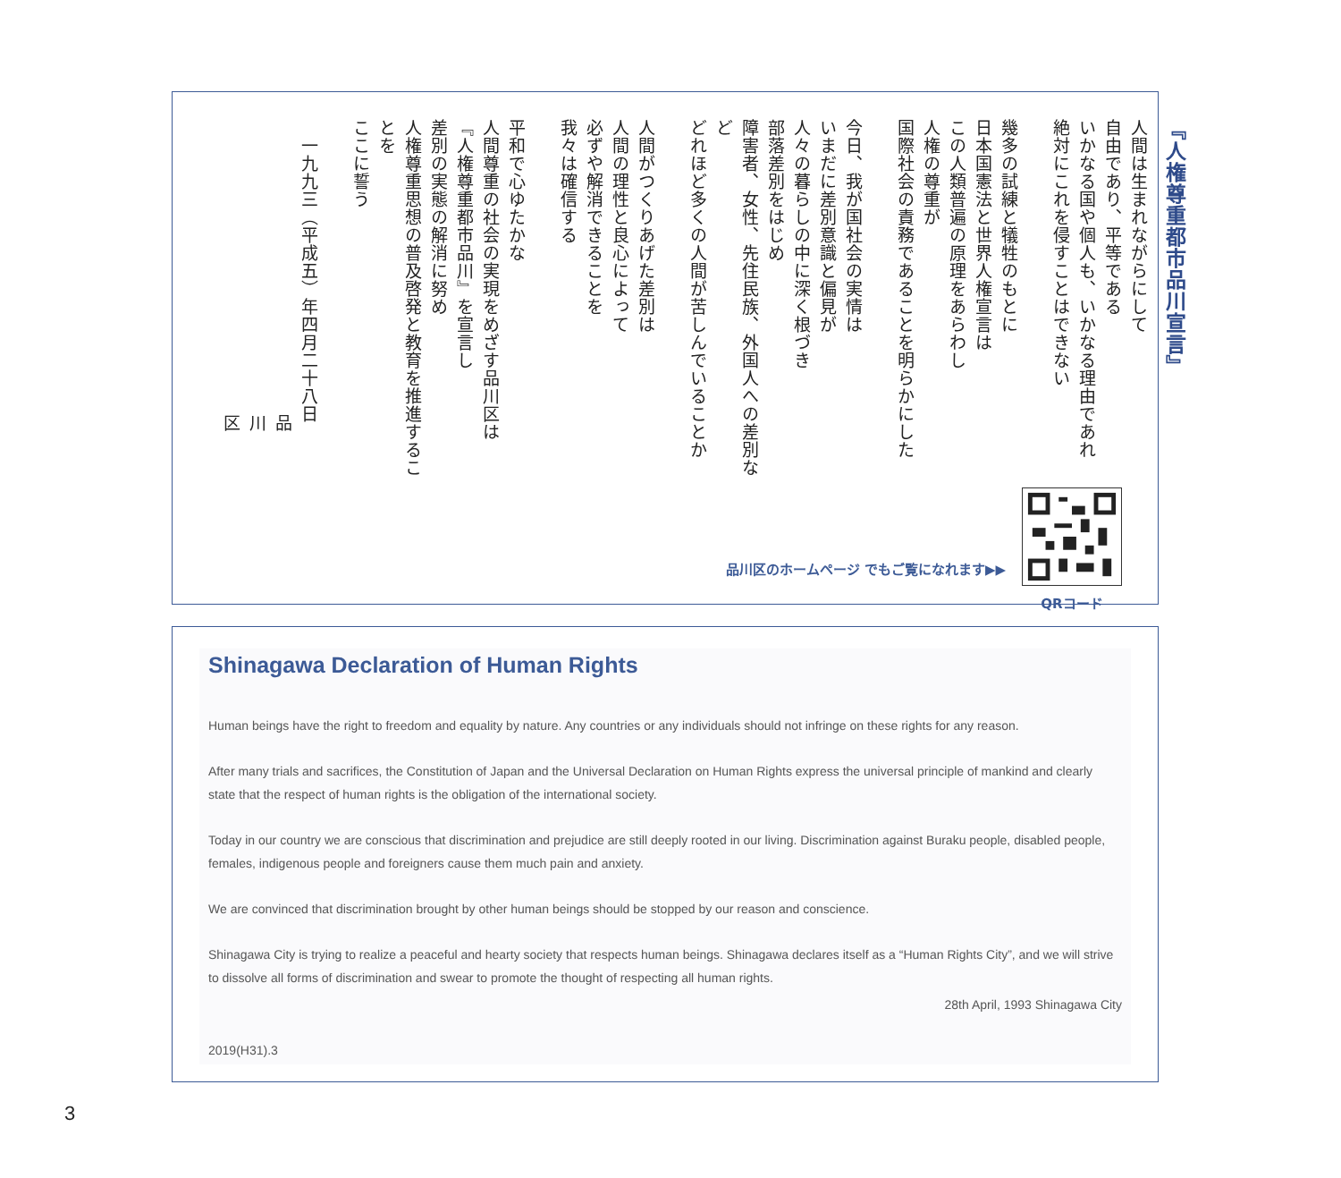『人権尊重都市品川宣言』
人間は生まれながらにして
自由であり、平等である
いかなる国や個人も、いかなる理由であれ
絶対にこれを侵すことはできない
幾多の試練と犠牲のもとに
日本国憲法と世界人権宣言は
この人類普遍の原理をあらわし
人権の尊重が
国際社会の責務であることを明らかにした
今日、我が国社会の実情は
いまだに差別意識と偏見が
人々の暮らしの中に深く根づき
部落差別をはじめ
障害者、女性、先住民族、外国人への差別など
どれほど多くの人間が苦しんでいることか
人間がつくりあげた差別は
人間の理性と良心によって
必ずや解消できることを
我々は確信する
平和で心ゆたかな
人間尊重の社会の実現をめざす品川区は
『人権尊重都市品川』を宣言し
差別の実態の解消に努め
人権尊重思想の普及啓発と教育を推進することを
ここに誓う
一九九三（平成五）年四月二十八日
品川区
品川区のホームページ でもご覧になれます▶▶
QRコード
Shinagawa Declaration of Human Rights
Human beings have the right to freedom and equality by nature. Any countries or any individuals should not infringe on these rights for any reason.
After many trials and sacrifices, the Constitution of Japan and the Universal Declaration on Human Rights express the universal principle of mankind and clearly state that the respect of human rights is the obligation of the international society.
Today in our country we are conscious that discrimination and prejudice are still deeply rooted in our living. Discrimination against Buraku people, disabled people, females, indigenous people and foreigners cause them much pain and anxiety.
We are convinced that discrimination brought by other human beings should be stopped by our reason and conscience.
Shinagawa City is trying to realize a peaceful and hearty society that respects human beings. Shinagawa declares itself as a “Human Rights City”, and we will strive to dissolve all forms of discrimination and swear to promote the thought of respecting all human rights.
28th April, 1993 Shinagawa City
2019(H31).3
3